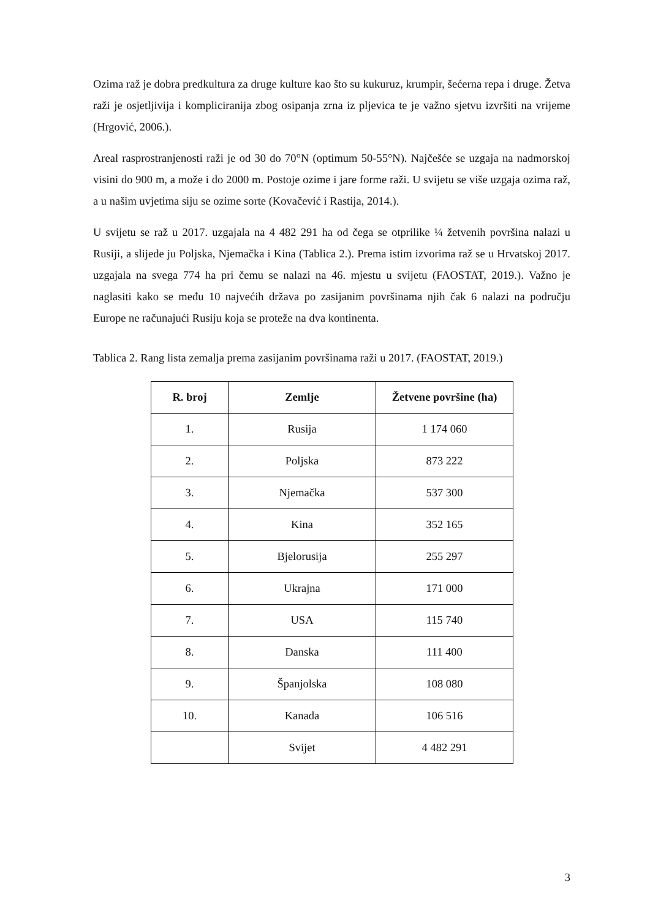Ozima raž je dobra predkultura za druge kulture kao što su kukuruz, krumpir, šećerna repa i druge. Žetva raži je osjetljivija i kompliciranija zbog osipanja zrna iz pljevica te je važno sjetvu izvršiti na vrijeme (Hrgović, 2006.).
Areal rasprostranjenosti raži je od 30 do 70°N (optimum 50-55°N). Najčešće se uzgaja na nadmorskoj visini do 900 m, a može i do 2000 m. Postoje ozime i jare forme raži. U svijetu se više uzgaja ozima raž, a u našim uvjetima siju se ozime sorte (Kovačević i Rastija, 2014.).
U svijetu se raž u 2017. uzgajala na 4 482 291 ha od čega se otprilike ¼ žetvenih površina nalazi u Rusiji, a slijede ju Poljska, Njemačka i Kina (Tablica 2.). Prema istim izvorima raž se u Hrvatskoj 2017. uzgajala na svega 774 ha pri čemu se nalazi na 46. mjestu u svijetu (FAOSTAT, 2019.). Važno je naglasiti kako se među 10 najvećih država po zasijanim površinama njih čak 6 nalazi na području Europe ne računajući Rusiju koja se proteže na dva kontinenta.
Tablica 2. Rang lista zemalja prema zasijanim površinama raži u 2017. (FAOSTAT, 2019.)
| R. broj | Zemlje | Žetvene površine (ha) |
| --- | --- | --- |
| 1. | Rusija | 1 174 060 |
| 2. | Poljska | 873 222 |
| 3. | Njemačka | 537 300 |
| 4. | Kina | 352 165 |
| 5. | Bjelorusija | 255 297 |
| 6. | Ukrajna | 171 000 |
| 7. | USA | 115 740 |
| 8. | Danska | 111 400 |
| 9. | Španjolska | 108 080 |
| 10. | Kanada | 106 516 |
| | Svijet | 4 482 291 |
3